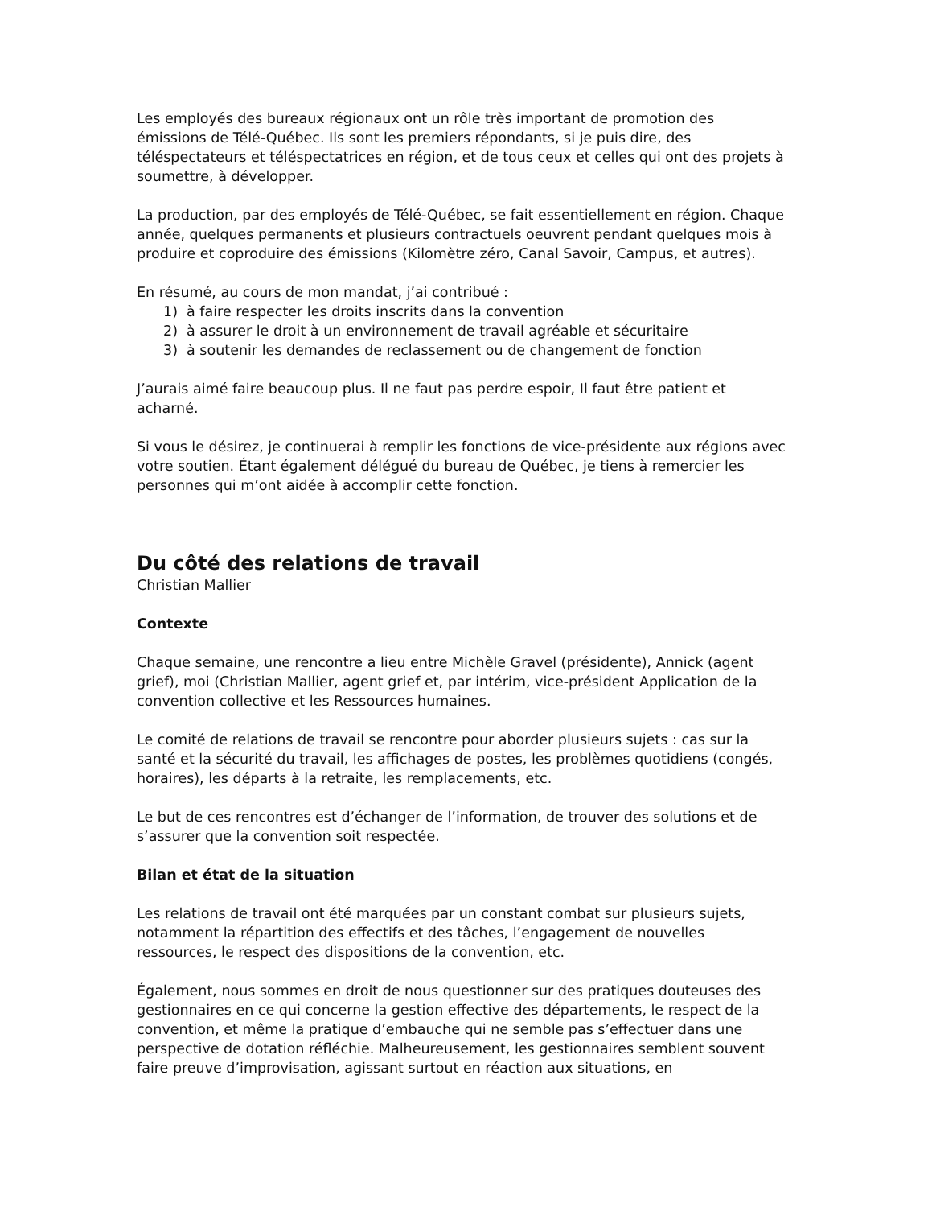Les employés des bureaux régionaux ont un rôle très important de promotion des émissions de Télé-Québec. Ils sont les premiers répondants, si je puis dire, des téléspectateurs et téléspectatrices en région, et de tous ceux et celles qui ont des projets à soumettre, à développer.
La production, par des employés de Télé-Québec, se fait essentiellement en région. Chaque année, quelques permanents et plusieurs contractuels oeuvrent pendant quelques mois à produire et coproduire des émissions (Kilomètre zéro, Canal Savoir, Campus, et autres).
En résumé, au cours de mon mandat, j’ai contribué :
1) à faire respecter les droits inscrits dans la convention
2) à assurer le droit à un environnement de travail agréable et sécuritaire
3) à soutenir les demandes de reclassement ou de changement de fonction
J’aurais aimé faire beaucoup plus. Il ne faut pas perdre espoir, Il faut être patient et acharné.
Si vous le désirez, je continuerai à remplir les fonctions de vice-présidente aux régions avec votre soutien. Étant également délégué du bureau de Québec, je tiens à remercier les personnes qui m’ont aidée à accomplir cette fonction.
Du côté des relations de travail
Christian Mallier
Contexte
Chaque semaine, une rencontre a lieu entre Michèle Gravel (présidente), Annick (agent grief), moi (Christian Mallier, agent grief et, par intérim, vice-président Application de la convention collective et les Ressources humaines.
Le comité de relations de travail se rencontre pour aborder plusieurs sujets : cas sur la santé et la sécurité du travail, les affichages de postes, les problèmes quotidiens (congés, horaires), les départs à la retraite, les remplacements, etc.
Le but de ces rencontres est d’échanger de l’information, de trouver des solutions et de s’assurer que la convention soit respectée.
Bilan et état de la situation
Les relations de travail ont été marquées par un constant combat sur plusieurs sujets, notamment la répartition des effectifs et des tâches, l’engagement de nouvelles ressources, le respect des dispositions de la convention, etc.
Également, nous sommes en droit de nous questionner sur des pratiques douteuses des gestionnaires en ce qui concerne la gestion effective des départements, le respect de la convention, et même la pratique d’embauche qui ne semble pas s’effectuer dans une perspective de dotation réfléchie. Malheureusement, les gestionnaires semblent souvent faire preuve d’improvisation, agissant surtout en réaction aux situations, en